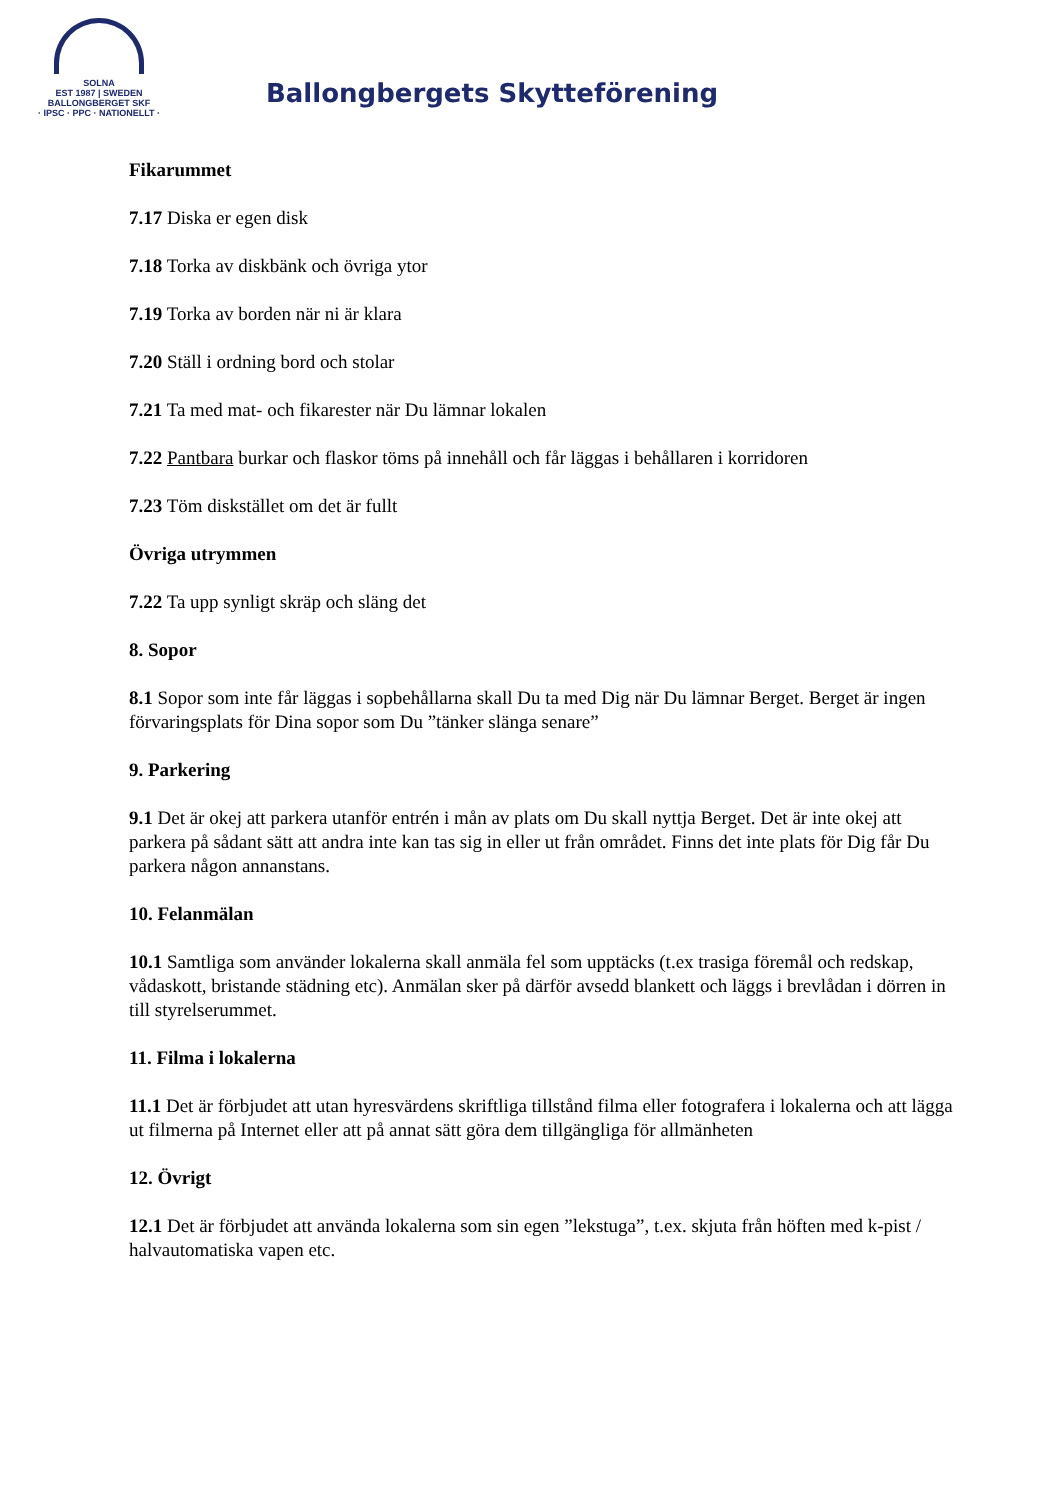SOLNA
EST 1987 | SWEDEN
BALLONGBERGET SKF
· IPSC · PPC · NATIONELLT ·
Ballongbergets Skytteförening
Fikarummet
7.17 Diska er egen disk
7.18 Torka av diskbänk och övriga ytor
7.19 Torka av borden när ni är klara
7.20 Ställ i ordning bord och stolar
7.21 Ta med mat- och fikarester när Du lämnar lokalen
7.22 Pantbara burkar och flaskor töms på innehåll och får läggas i behållaren i korridoren
7.23 Töm diskstället om det är fullt
Övriga utrymmen
7.22 Ta upp synligt skräp och släng det
8. Sopor
8.1 Sopor som inte får läggas i sopbehållarna skall Du ta med Dig när Du lämnar Berget. Berget är ingen förvaringsplats för Dina sopor som Du ”tänker slänga senare”
9. Parkering
9.1 Det är okej att parkera utanför entrén i mån av plats om Du skall nyttja Berget. Det är inte okej att parkera på sådant sätt att andra inte kan tas sig in eller ut från området. Finns det inte plats för Dig får Du parkera någon annanstans.
10. Felanmälan
10.1 Samtliga som använder lokalerna skall anmäla fel som upptäcks (t.ex trasiga föremål och redskap, vådaskott, bristande städning etc). Anmälan sker på därför avsedd blankett och läggs i brevlådan i dörren in till styrelserummet.
11. Filma i lokalerna
11.1 Det är förbjudet att utan hyresvärdens skriftliga tillstånd filma eller fotografera i lokalerna och att lägga ut filmerna på Internet eller att på annat sätt göra dem tillgängliga för allmänheten
12. Övrigt
12.1 Det är förbjudet att använda lokalerna som sin egen ”lekstuga”, t.ex. skjuta från höften med k-pist / halvautomatiska vapen etc.